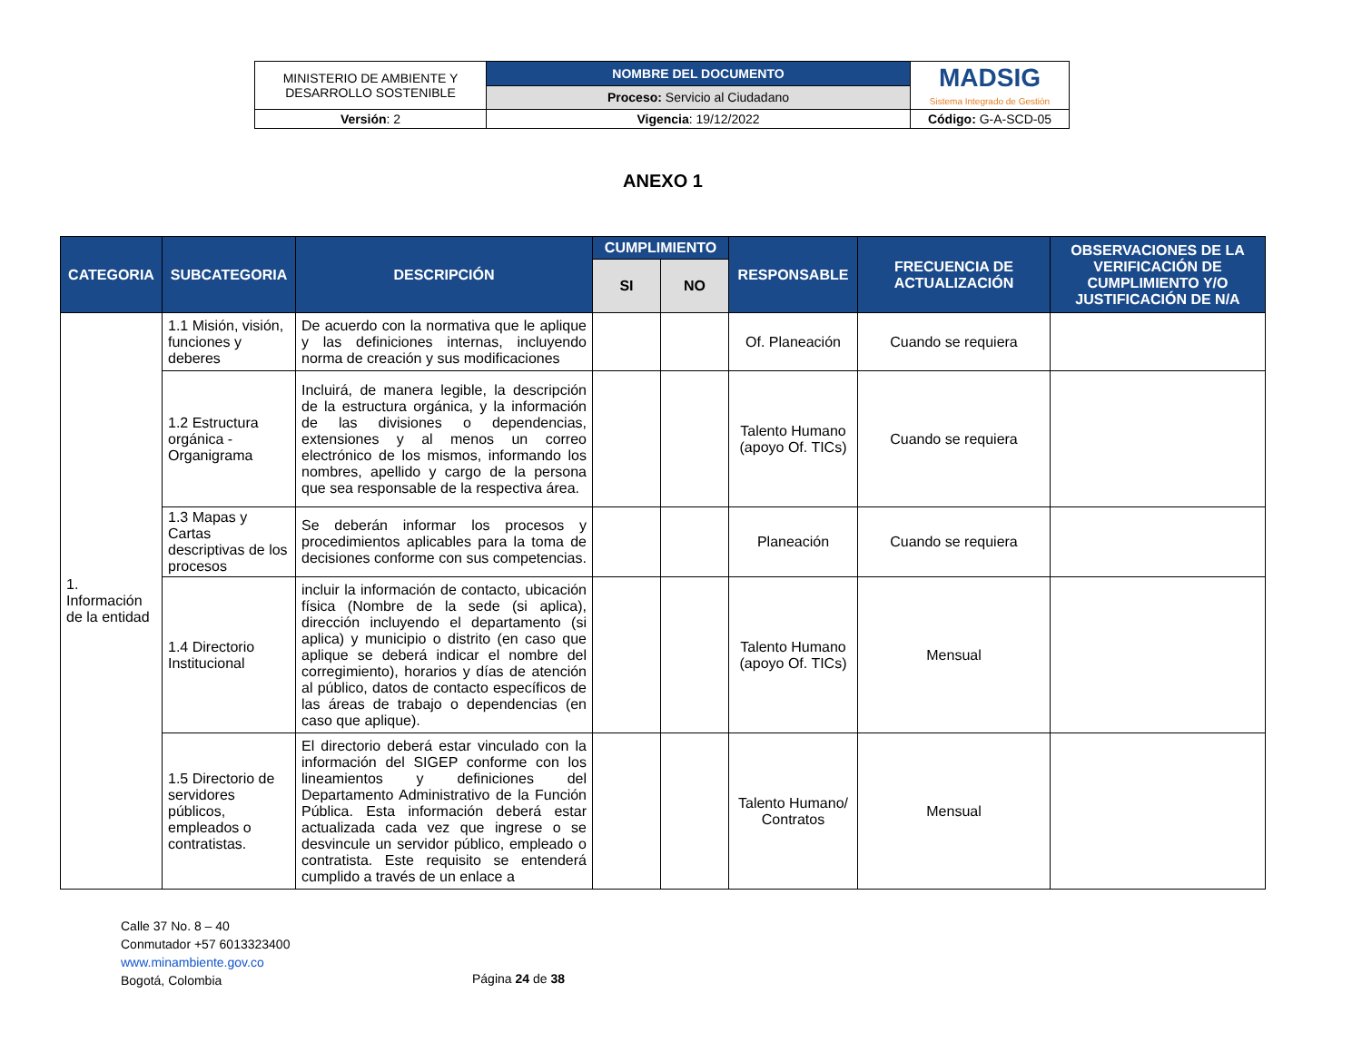| MINISTERIO DE AMBIENTE Y DESARROLLO SOSTENIBLE | NOMBRE DEL DOCUMENTO | MADSIG Sistema Integrado de Gestión |
| | Proceso: Servicio al Ciudadano | |
| Versión : 2 | Vigencia : 19/12/2022 | Código: G-A-SCD-05 |
ANEXO 1
| CATEGORIA | SUBCATEGORIA | DESCRIPCIÓN | CUMPLIMIENTO | | RESPONSABLE | FRECUENCIA DE ACTUALIZACIÓN | OBSERVACIONES DE LA VERIFICACIÓN DE CUMPLIMIENTO Y/O JUSTIFICACIÓN DE N/A |
| --- | --- | --- | --- | --- | --- | --- | --- |
| | | | SI | NO | | | |
| 1. Información de la entidad | 1.1 Misión, visión, funciones y deberes | De acuerdo con la normativa que le aplique y las definiciones internas, incluyendo norma de creación y sus modificaciones | | | Of. Planeación | Cuando se requiera | |
| | 1.2 Estructura orgánica - Organigrama | Incluirá, de manera legible, la descripción de la estructura orgánica, y la información de las divisiones o dependencias, extensiones y al menos un correo electrónico de los mismos, informando los nombres, apellido y cargo de la persona que sea responsable de la respectiva área. | | | Talento Humano (apoyo Of. TICs) | Cuando se requiera | |
| | 1.3 Mapas y Cartas descriptivas de los procesos | Se deberán informar los procesos y procedimientos aplicables para la toma de decisiones conforme con sus competencias. | | | Planeación | Cuando se requiera | |
| | 1.4 Directorio Institucional | incluir la información de contacto, ubicación física (Nombre de la sede (si aplica), dirección incluyendo el departamento (si aplica) y municipio o distrito (en caso que aplique se deberá indicar el nombre del corregimiento), horarios y días de atención al público, datos de contacto específicos de las áreas de trabajo o dependencias (en caso que aplique). | | | Talento Humano (apoyo Of. TICs) | Mensual | |
| | 1.5 Directorio de servidores públicos, empleados o contratistas. | El directorio deberá estar vinculado con la información del SIGEP conforme con los lineamientos y definiciones del Departamento Administrativo de la Función Pública. Esta información deberá estar actualizada cada vez que ingrese o se desvincule un servidor público, empleado o contratista. Este requisito se entenderá cumplido a través de un enlace a | | | Talento Humano/ Contratos | Mensual | |
Calle 37 No. 8 – 40
Conmutador +57 6013323400
www.minambiente.gov.co
Bogotá, Colombia
Página 24 de 38